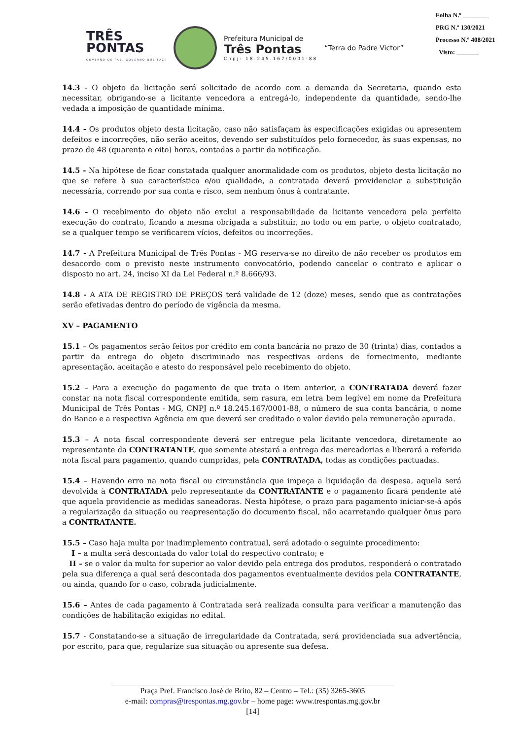TRÊS
PONTAS
GOVERNO DE PAZ, GOVERNO QUE FAZ!
Prefeitura Municipal de
Três Pontas
Cnpj: 18.245.167/0001-88
“Terra do Padre Victor”
Folha N.º ________
PRG N.º 130/2021
Processo N.º 408/2021
Visto: _______
14.3 - O objeto da licitação será solicitado de acordo com a demanda da Secretaria, quando esta necessitar, obrigando-se a licitante vencedora a entregá-lo, independente da quantidade, sendo-lhe vedada a imposição de quantidade mínima.
14.4 - Os produtos objeto desta licitação, caso não satisfaçam às especificações exigidas ou apresentem defeitos e incorreções, não serão aceitos, devendo ser substituídos pelo fornecedor, às suas expensas, no prazo de 48 (quarenta e oito) horas, contadas a partir da notificação.
14.5 - Na hipótese de ficar constatada qualquer anormalidade com os produtos, objeto desta licitação no que se refere à sua característica e/ou qualidade, a contratada deverá providenciar a substituição necessária, correndo por sua conta e risco, sem nenhum ônus à contratante.
14.6 - O recebimento do objeto não exclui a responsabilidade da licitante vencedora pela perfeita execução do contrato, ficando a mesma obrigada a substituir, no todo ou em parte, o objeto contratado, se a qualquer tempo se verificarem vícios, defeitos ou incorreções.
14.7 - A Prefeitura Municipal de Três Pontas - MG reserva-se no direito de não receber os produtos em desacordo com o previsto neste instrumento convocatório, podendo cancelar o contrato e aplicar o disposto no art. 24, inciso XI da Lei Federal n.º 8.666/93.
14.8 - A ATA DE REGISTRO DE PREÇOS terá validade de 12 (doze) meses, sendo que as contratações serão efetivadas dentro do período de vigência da mesma.
XV – PAGAMENTO
15.1 – Os pagamentos serão feitos por crédito em conta bancária no prazo de 30 (trinta) dias, contados a partir da entrega do objeto discriminado nas respectivas ordens de fornecimento, mediante apresentação, aceitação e atesto do responsável pelo recebimento do objeto.
15.2 – Para a execução do pagamento de que trata o item anterior, a CONTRATADA deverá fazer constar na nota fiscal correspondente emitida, sem rasura, em letra bem legível em nome da Prefeitura Municipal de Três Pontas - MG, CNPJ n.º 18.245.167/0001-88, o número de sua conta bancária, o nome do Banco e a respectiva Agência em que deverá ser creditado o valor devido pela remuneração apurada.
15.3 – A nota fiscal correspondente deverá ser entregue pela licitante vencedora, diretamente ao representante da CONTRATANTE, que somente atestará a entrega das mercadorias e liberará a referida nota fiscal para pagamento, quando cumpridas, pela CONTRATADA, todas as condições pactuadas.
15.4 – Havendo erro na nota fiscal ou circunstância que impeça a liquidação da despesa, aquela será devolvida à CONTRATADA pelo representante da CONTRATANTE e o pagamento ficará pendente até que aquela providencie as medidas saneadoras. Nesta hipótese, o prazo para pagamento iniciar-se-á após a regularização da situação ou reapresentação do documento fiscal, não acarretando qualquer ônus para a CONTRATANTE.
15.5 – Caso haja multa por inadimplemento contratual, será adotado o seguinte procedimento:
I – a multa será descontada do valor total do respectivo contrato; e
II – se o valor da multa for superior ao valor devido pela entrega dos produtos, responderá o contratado pela sua diferença a qual será descontada dos pagamentos eventualmente devidos pela CONTRATANTE, ou ainda, quando for o caso, cobrada judicialmente.
15.6 – Antes de cada pagamento à Contratada será realizada consulta para verificar a manutenção das condições de habilitação exigidas no edital.
15.7 - Constatando-se a situação de irregularidade da Contratada, será providenciada sua advertência, por escrito, para que, regularize sua situação ou apresente sua defesa.
Praça Pref. Francisco José de Brito, 82 – Centro – Tel.: (35) 3265-3605
e-mail: compras@trespontas.mg.gov.br – home page: www.trespontas.mg.gov.br
[14]